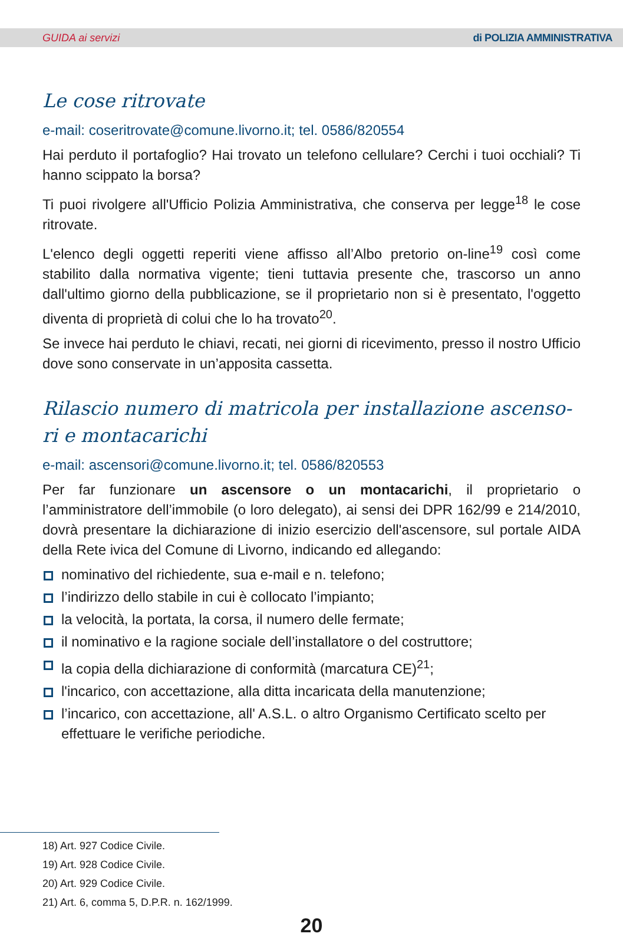GUIDA ai servizi di POLIZIA AMMINISTRATIVA
Le cose ritrovate
e-mail: coseritrovate@comune.livorno.it; tel. 0586/820554
Hai perduto il portafoglio? Hai trovato un telefono cellulare? Cerchi i tuoi occhiali? Ti hanno scippato la borsa?
Ti puoi rivolgere all'Ufficio Polizia Amministrativa, che conserva per legge<sup>18</sup> le cose ritrovate.
L'elenco degli oggetti reperiti viene affisso all’Albo pretorio on-line<sup>19</sup> così come stabilito dalla normativa vigente; tieni tuttavia presente che, trascorso un anno dall'ultimo giorno della pubblicazione, se il proprietario non si è presentato, l'oggetto diventa di proprietà di colui che lo ha trovato<sup>20</sup>.
Se invece hai perduto le chiavi, recati, nei giorni di ricevimento, presso il nostro Ufficio dove sono conservate in un’apposita cassetta.
Rilascio numero di matricola per installazione ascenso-ri e montacarichi
e-mail: ascensori@comune.livorno.it; tel. 0586/820553
Per far funzionare un ascensore o un montacarichi, il proprietario o l’amministratore dell’immobile (o loro delegato), ai sensi dei DPR 162/99 e 214/2010, dovrà presentare la dichiarazione di inizio esercizio dell'ascensore, sul portale AIDA della Rete ivica del Comune di Livorno, indicando ed allegando:
nominativo del richiedente, sua e-mail e n. telefono;
l’indirizzo dello stabile in cui è collocato l’impianto;
la velocità, la portata, la corsa, il numero delle fermate;
il nominativo e la ragione sociale dell’installatore o del costruttore;
la copia della dichiarazione di conformità (marcatura CE)<sup>21</sup>;
l'incarico, con accettazione, alla ditta incaricata della manutenzione;
l’incarico, con accettazione, all' A.S.L. o altro Organismo Certificato scelto per effettuare le verifiche periodiche.
18) Art. 927 Codice Civile.
19) Art. 928 Codice Civile.
20) Art. 929 Codice Civile.
21) Art. 6, comma 5, D.P.R. n. 162/1999.
20